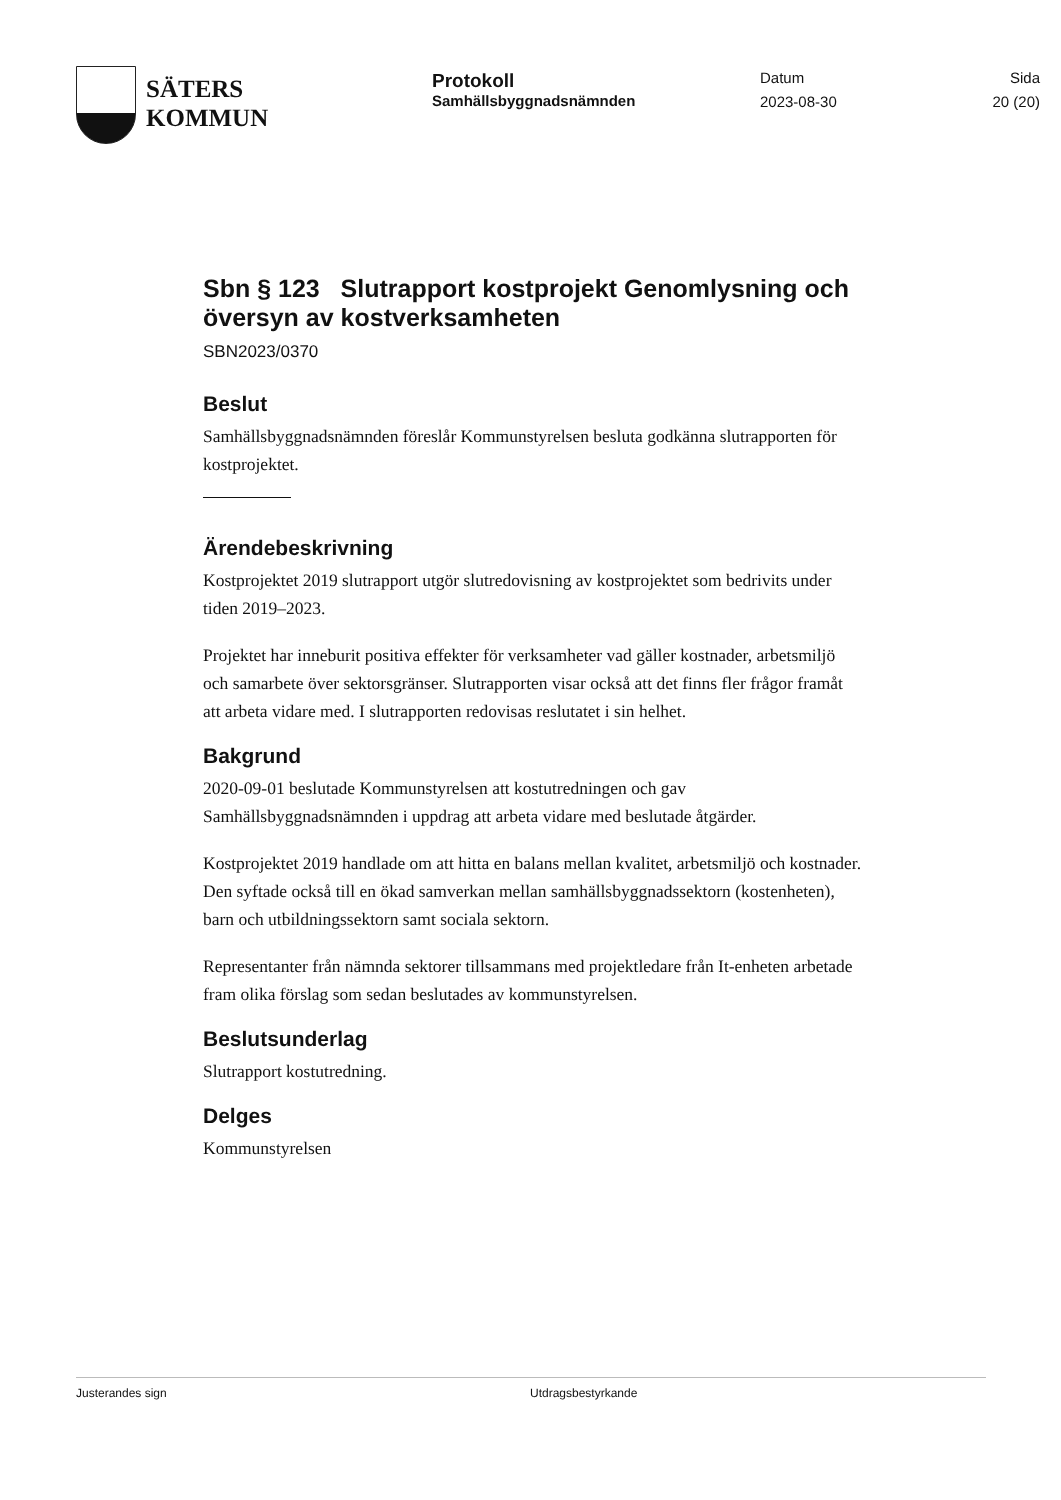SÄTERS
KOMMUN
Protokoll
Samhällsbyggnadsnämnden
Datum
2023-08-30
Sida
20 (20)
Sbn § 123 Slutrapport kostprojekt Genomlysning och översyn av kostverksamheten
SBN2023/0370
Beslut
Samhällsbyggnadsnämnden föreslår Kommunstyrelsen besluta godkänna slutrapporten för kostprojektet.
Ärendebeskrivning
Kostprojektet 2019 slutrapport utgör slutredovisning av kostprojektet som bedrivits under tiden 2019–2023.
Projektet har inneburit positiva effekter för verksamheter vad gäller kostnader, arbetsmiljö och samarbete över sektorsgränser. Slutrapporten visar också att det finns fler frågor framåt att arbeta vidare med. I slutrapporten redovisas reslutatet i sin helhet.
Bakgrund
2020-09-01 beslutade Kommunstyrelsen att kostutredningen och gav Samhällsbyggnadsnämnden i uppdrag att arbeta vidare med beslutade åtgärder.
Kostprojektet 2019 handlade om att hitta en balans mellan kvalitet, arbetsmiljö och kostnader. Den syftade också till en ökad samverkan mellan samhällsbyggnadssektorn (kostenheten), barn och utbildningssektorn samt sociala sektorn.
Representanter från nämnda sektorer tillsammans med projektledare från It-enheten arbetade fram olika förslag som sedan beslutades av kommunstyrelsen.
Beslutsunderlag
Slutrapport kostutredning.
Delges
Kommunstyrelsen
Justerandes sign Utdragsbestyrkande